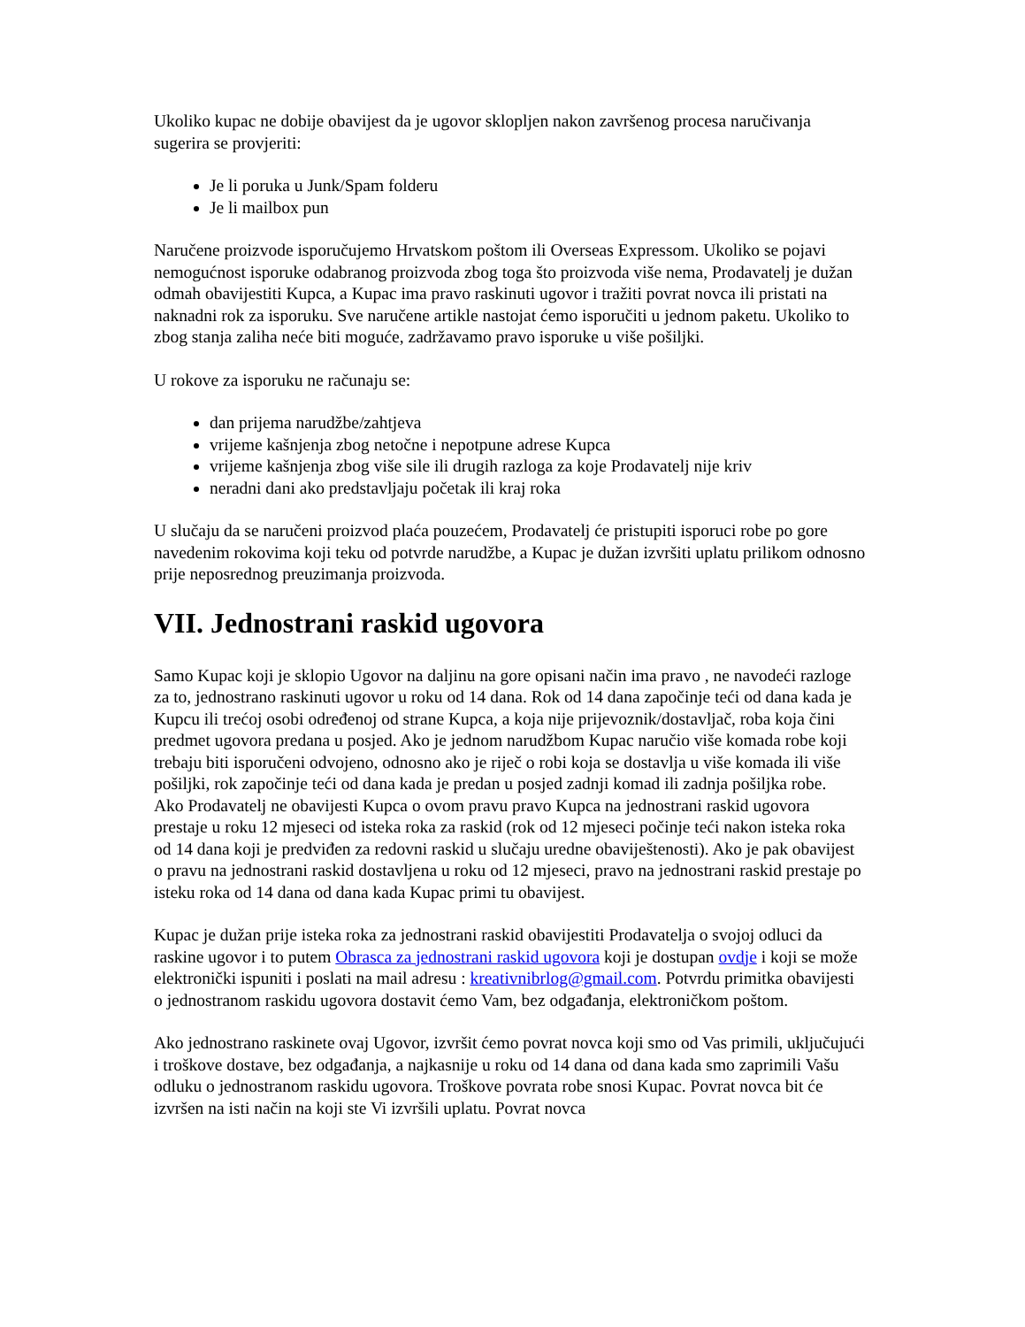Ukoliko kupac ne dobije obavijest da je ugovor sklopljen nakon završenog procesa naručivanja sugerira se provjeriti:
Je li poruka u Junk/Spam folderu
Je li mailbox pun
Naručene proizvode isporučujemo Hrvatskom poštom ili Overseas Expressom. Ukoliko se pojavi nemogućnost isporuke odabranog proizvoda zbog toga što proizvoda više nema, Prodavatelj je dužan odmah obavijestiti Kupca, a Kupac ima pravo raskinuti ugovor i tražiti povrat novca ili pristati na naknadni rok za isporuku. Sve naručene artikle nastojat ćemo isporučiti u jednom paketu. Ukoliko to zbog stanja zaliha neće biti moguće, zadržavamo pravo isporuke u više pošiljki.
U rokove za isporuku ne računaju se:
dan prijema narudžbe/zahtjeva
vrijeme kašnjenja zbog netočne i nepotpune adrese Kupca
vrijeme kašnjenja zbog više sile ili drugih razloga za koje Prodavatelj nije kriv
neradni dani ako predstavljaju početak ili kraj roka
U slučaju da se naručeni proizvod plaća pouzećem, Prodavatelj će pristupiti isporuci robe po gore navedenim rokovima koji teku od potvrde narudžbe, a Kupac je dužan izvršiti uplatu prilikom odnosno prije neposrednog preuzimanja proizvoda.
VII. Jednostrani raskid ugovora
Samo Kupac koji je sklopio Ugovor na daljinu na gore opisani način ima pravo , ne navodeći razloge za to, jednostrano raskinuti ugovor u roku od 14 dana. Rok od 14 dana započinje teći od dana kada je Kupcu ili trećoj osobi određenoj od strane Kupca, a koja nije prijevoznik/dostavljač, roba koja čini predmet ugovora predana u posjed. Ako je jednom narudžbom Kupac naručio više komada robe koji trebaju biti isporučeni odvojeno, odnosno ako je riječ o robi koja se dostavlja u više komada ili više pošiljki, rok započinje teći od dana kada je predan u posjed zadnji komad ili zadnja pošiljka robe.
Ako Prodavatelj ne obavijesti Kupca o ovom pravu pravo Kupca na jednostrani raskid ugovora prestaje u roku 12 mjeseci od isteka roka za raskid (rok od 12 mjeseci počinje teći nakon isteka roka od 14 dana koji je predviđen za redovni raskid u slučaju uredne obaviještenosti). Ako je pak obavijest o pravu na jednostrani raskid dostavljena u roku od 12 mjeseci, pravo na jednostrani raskid prestaje po isteku roka od 14 dana od dana kada Kupac primi tu obavijest.
Kupac je dužan prije isteka roka za jednostrani raskid obavijestiti Prodavatelja o svojoj odluci da raskine ugovor i to putem Obrasca za jednostrani raskid ugovora koji je dostupan ovdje i koji se može elektronički ispuniti i poslati na mail adresu : kreativnibrlog@gmail.com. Potvrdu primitka obavijesti o jednostranom raskidu ugovora dostavit ćemo Vam, bez odgađanja, elektroničkom poštom.
Ako jednostrano raskinete ovaj Ugovor, izvršit ćemo povrat novca koji smo od Vas primili, uključujući i troškove dostave, bez odgađanja, a najkasnije u roku od 14 dana od dana kada smo zaprimili Vašu odluku o jednostranom raskidu ugovora. Troškove povrata robe snosi Kupac. Povrat novca bit će izvršen na isti način na koji ste Vi izvršili uplatu. Povrat novca